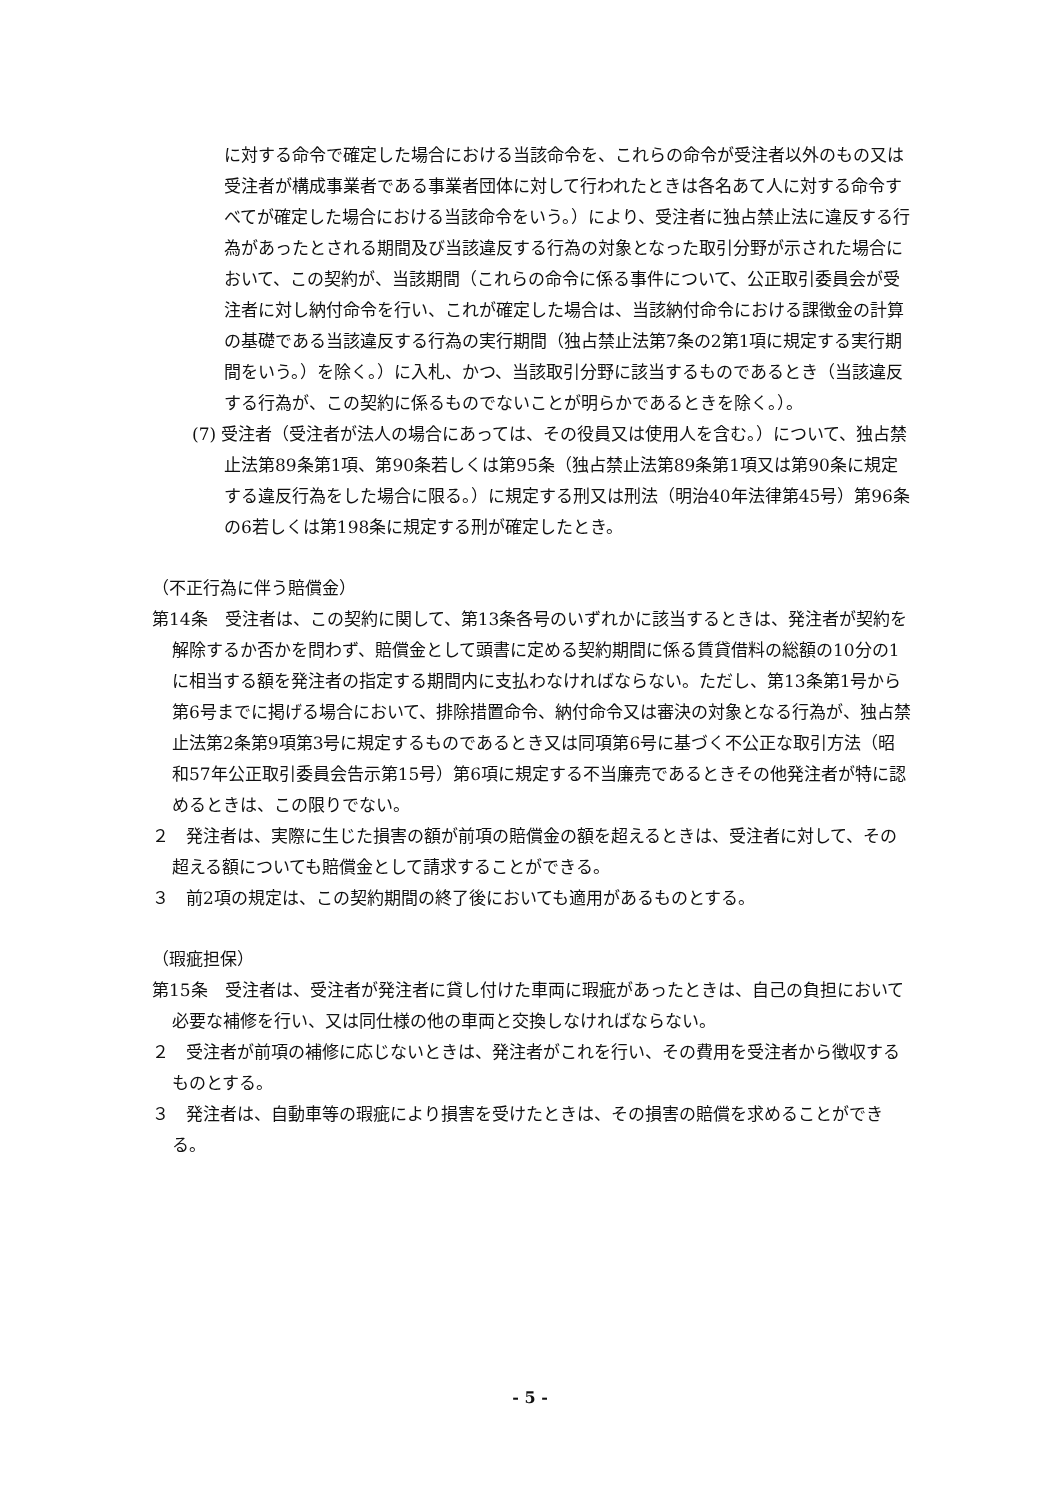に対する命令で確定した場合における当該命令を、これらの命令が受注者以外のもの又は受注者が構成事業者である事業者団体に対して行われたときは各名あて人に対する命令すべてが確定した場合における当該命令をいう。）により、受注者に独占禁止法に違反する行為があったとされる期間及び当該違反する行為の対象となった取引分野が示された場合において、この契約が、当該期間（これらの命令に係る事件について、公正取引委員会が受注者に対し納付命令を行い、これが確定した場合は、当該納付命令における課徴金の計算の基礎である当該違反する行為の実行期間（独占禁止法第7条の2第1項に規定する実行期間をいう。）を除く。）に入札、かつ、当該取引分野に該当するものであるとき（当該違反する行為が、この契約に係るものでないことが明らかであるときを除く。）。
(7) 受注者（受注者が法人の場合にあっては、その役員又は使用人を含む。）について、独占禁止法第89条第1項、第90条若しくは第95条（独占禁止法第89条第1項又は第90条に規定する違反行為をした場合に限る。）に規定する刑又は刑法（明治40年法律第45号）第96条の6若しくは第198条に規定する刑が確定したとき。
（不正行為に伴う賠償金）
第14条　受注者は、この契約に関して、第13条各号のいずれかに該当するときは、発注者が契約を解除するか否かを問わず、賠償金として頭書に定める契約期間に係る賃貸借料の総額の10分の1に相当する額を発注者の指定する期間内に支払わなければならない。ただし、第13条第1号から第6号までに掲げる場合において、排除措置命令、納付命令又は審決の対象となる行為が、独占禁止法第2条第9項第3号に規定するものであるとき又は同項第6号に基づく不公正な取引方法（昭和57年公正取引委員会告示第15号）第6項に規定する不当廉売であるときその他発注者が特に認めるときは、この限りでない。
２　発注者は、実際に生じた損害の額が前項の賠償金の額を超えるときは、受注者に対して、その超える額についても賠償金として請求することができる。
３　前2項の規定は、この契約期間の終了後においても適用があるものとする。
（瑕疵担保）
第15条　受注者は、受注者が発注者に貸し付けた車両に瑕疵があったときは、自己の負担において必要な補修を行い、又は同仕様の他の車両と交換しなければならない。
２　受注者が前項の補修に応じないときは、発注者がこれを行い、その費用を受注者から徴収するものとする。
３　発注者は、自動車等の瑕疵により損害を受けたときは、その損害の賠償を求めることができる。
- 5 -